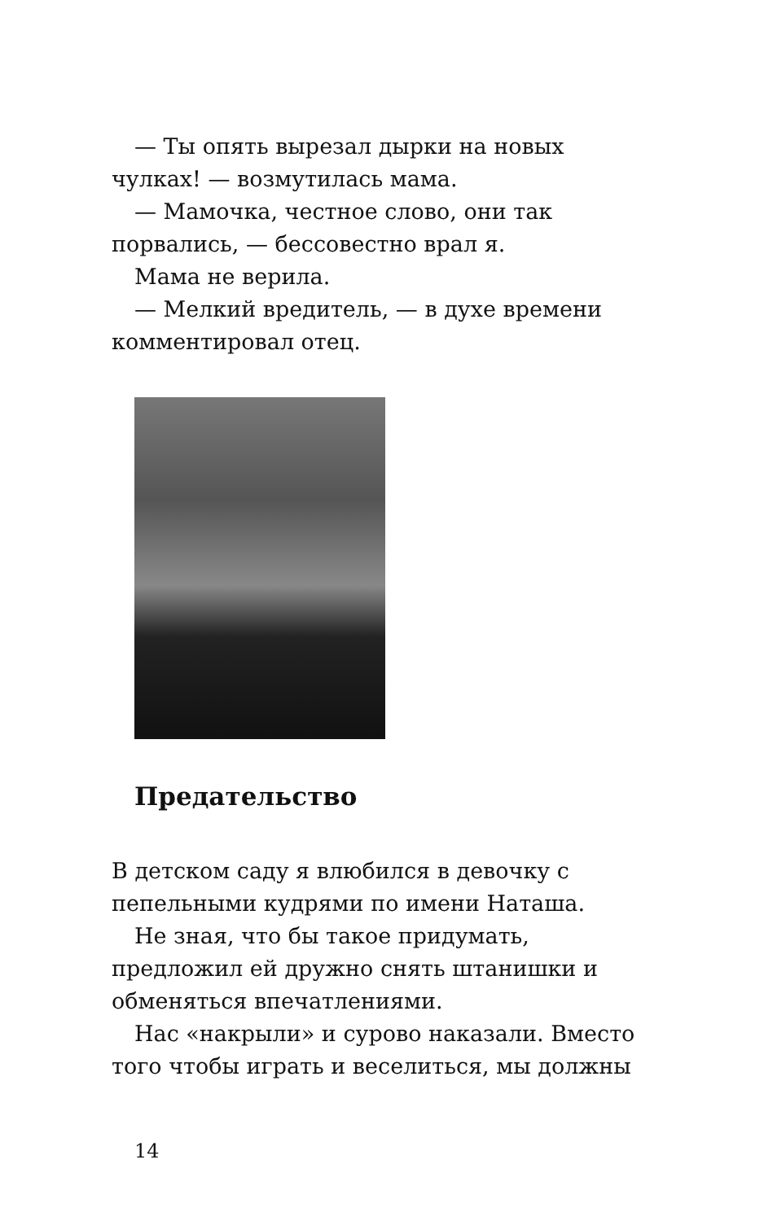— Ты опять вырезал дырки на новых чулках! — возмутилась мама.
— Мамочка, честное слово, они так порвались, — бессовестно врал я.
Мама не верила.
— Мелкий вредитель, — в духе времени комментировал отец.
Предательство
В детском саду я влюбился в девочку с пепельными кудрями по имени Наташа.
Не зная, что бы такое придумать, предложил ей дружно снять штанишки и обменяться впечатлениями.
Нас «накрыли» и сурово наказали. Вместо того чтобы играть и веселиться, мы должны
14